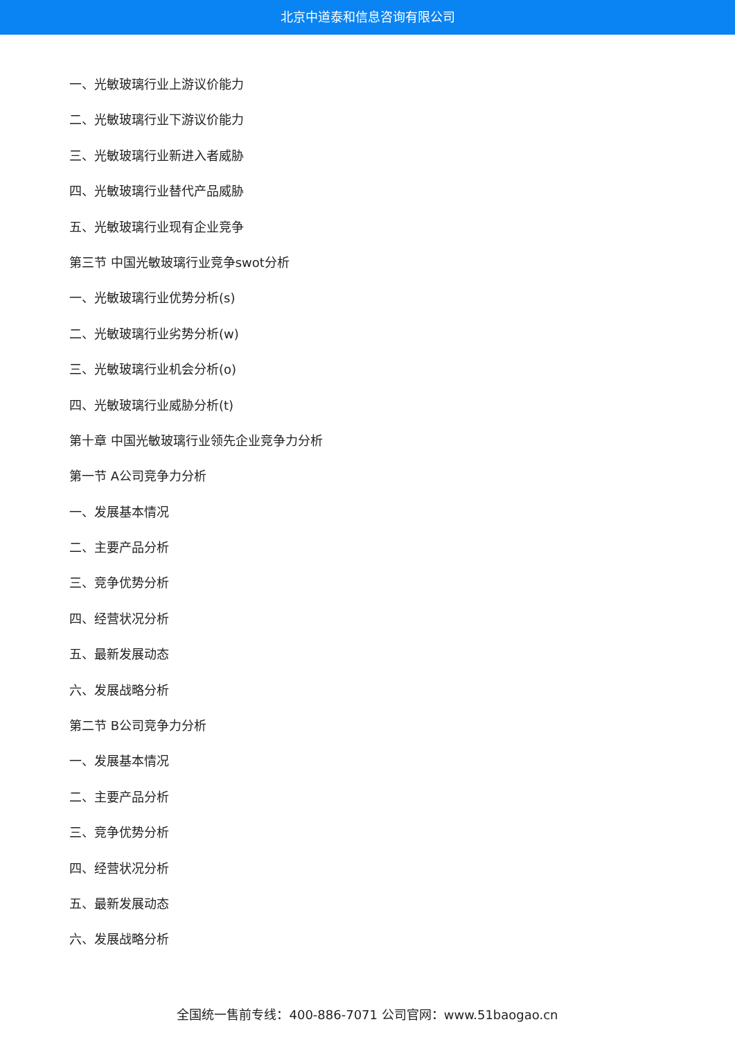北京中道泰和信息咨询有限公司
一、光敏玻璃行业上游议价能力
二、光敏玻璃行业下游议价能力
三、光敏玻璃行业新进入者威胁
四、光敏玻璃行业替代产品威胁
五、光敏玻璃行业现有企业竞争
第三节 中国光敏玻璃行业竞争swot分析
一、光敏玻璃行业优势分析(s)
二、光敏玻璃行业劣势分析(w)
三、光敏玻璃行业机会分析(o)
四、光敏玻璃行业威胁分析(t)
第十章 中国光敏玻璃行业领先企业竞争力分析
第一节 A公司竞争力分析
一、发展基本情况
二、主要产品分析
三、竞争优势分析
四、经营状况分析
五、最新发展动态
六、发展战略分析
第二节 B公司竞争力分析
一、发展基本情况
二、主要产品分析
三、竞争优势分析
四、经营状况分析
五、最新发展动态
六、发展战略分析
全国统一售前专线：400-886-7071 公司官网：www.51baogao.cn